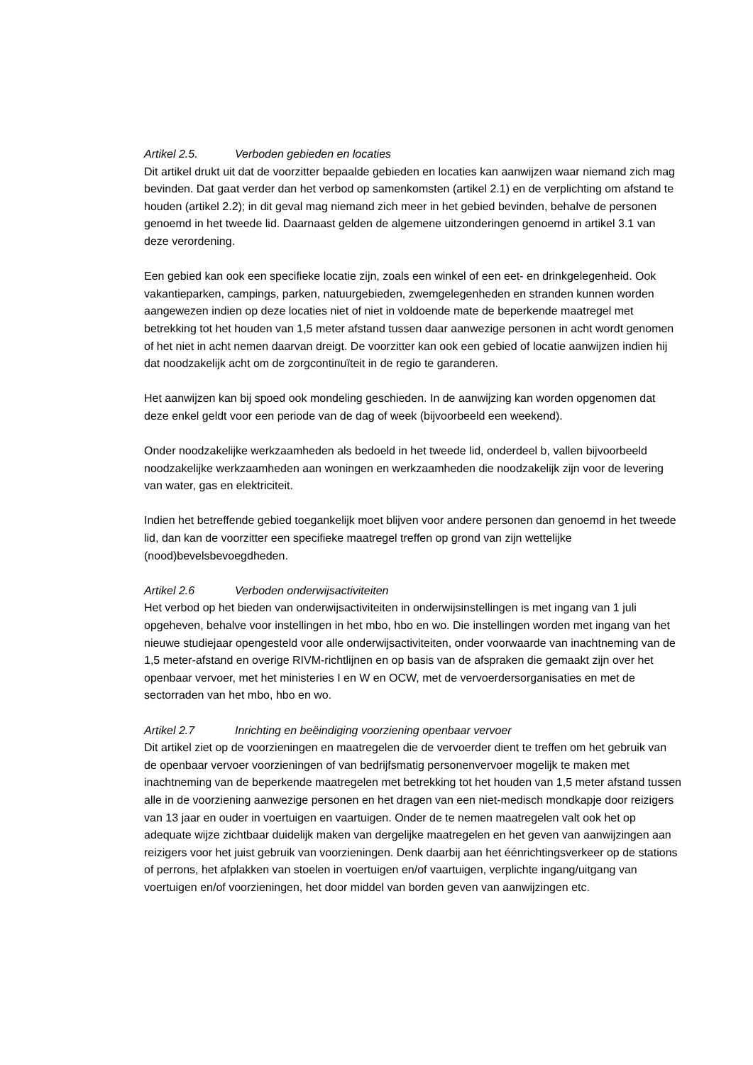Artikel 2.5. Verboden gebieden en locaties
Dit artikel drukt uit dat de voorzitter bepaalde gebieden en locaties kan aanwijzen waar niemand zich mag bevinden. Dat gaat verder dan het verbod op samenkomsten (artikel 2.1) en de verplichting om afstand te houden (artikel 2.2); in dit geval mag niemand zich meer in het gebied bevinden, behalve de personen genoemd in het tweede lid. Daarnaast gelden de algemene uitzonderingen genoemd in artikel 3.1 van deze verordening.
Een gebied kan ook een specifieke locatie zijn, zoals een winkel of een eet- en drinkgelegenheid. Ook vakantieparken, campings, parken, natuurgebieden, zwemgelegenheden en stranden kunnen worden aangewezen indien op deze locaties niet of niet in voldoende mate de beperkende maatregel met betrekking tot het houden van 1,5 meter afstand tussen daar aanwezige personen in acht wordt genomen of het niet in acht nemen daarvan dreigt. De voorzitter kan ook een gebied of locatie aanwijzen indien hij dat noodzakelijk acht om de zorgcontinuïteit in de regio te garanderen.
Het aanwijzen kan bij spoed ook mondeling geschieden. In de aanwijzing kan worden opgenomen dat deze enkel geldt voor een periode van de dag of week (bijvoorbeeld een weekend).
Onder noodzakelijke werkzaamheden als bedoeld in het tweede lid, onderdeel b, vallen bijvoorbeeld noodzakelijke werkzaamheden aan woningen en werkzaamheden die noodzakelijk zijn voor de levering van water, gas en elektriciteit.
Indien het betreffende gebied toegankelijk moet blijven voor andere personen dan genoemd in het tweede lid, dan kan de voorzitter een specifieke maatregel treffen op grond van zijn wettelijke (nood)bevelsbevoegdheden.
Artikel 2.6 Verboden onderwijsactiviteiten
Het verbod op het bieden van onderwijsactiviteiten in onderwijsinstellingen is met ingang van 1 juli opgeheven, behalve voor instellingen in het mbo, hbo en wo. Die instellingen worden met ingang van het nieuwe studiejaar opengesteld voor alle onderwijsactiviteiten, onder voorwaarde van inachtneming van de 1,5 meter-afstand en overige RIVM-richtlijnen en op basis van de afspraken die gemaakt zijn over het openbaar vervoer, met het ministeries I en W en OCW, met de vervoerdersorganisaties en met de sectorraden van het mbo, hbo en wo.
Artikel 2.7 Inrichting en beëindiging voorziening openbaar vervoer
Dit artikel ziet op de voorzieningen en maatregelen die de vervoerder dient te treffen om het gebruik van de openbaar vervoer voorzieningen of van bedrijfsmatig personenvervoer mogelijk te maken met inachtneming van de beperkende maatregelen met betrekking tot het houden van 1,5 meter afstand tussen alle in de voorziening aanwezige personen en het dragen van een niet-medisch mondkapje door reizigers van 13 jaar en ouder in voertuigen en vaartuigen. Onder de te nemen maatregelen valt ook het op adequate wijze zichtbaar duidelijk maken van dergelijke maatregelen en het geven van aanwijzingen aan reizigers voor het juist gebruik van voorzieningen. Denk daarbij aan het éénrichtingsverkeer op de stations of perrons, het afplakken van stoelen in voertuigen en/of vaartuigen, verplichte ingang/uitgang van voertuigen en/of voorzieningen, het door middel van borden geven van aanwijzingen etc.